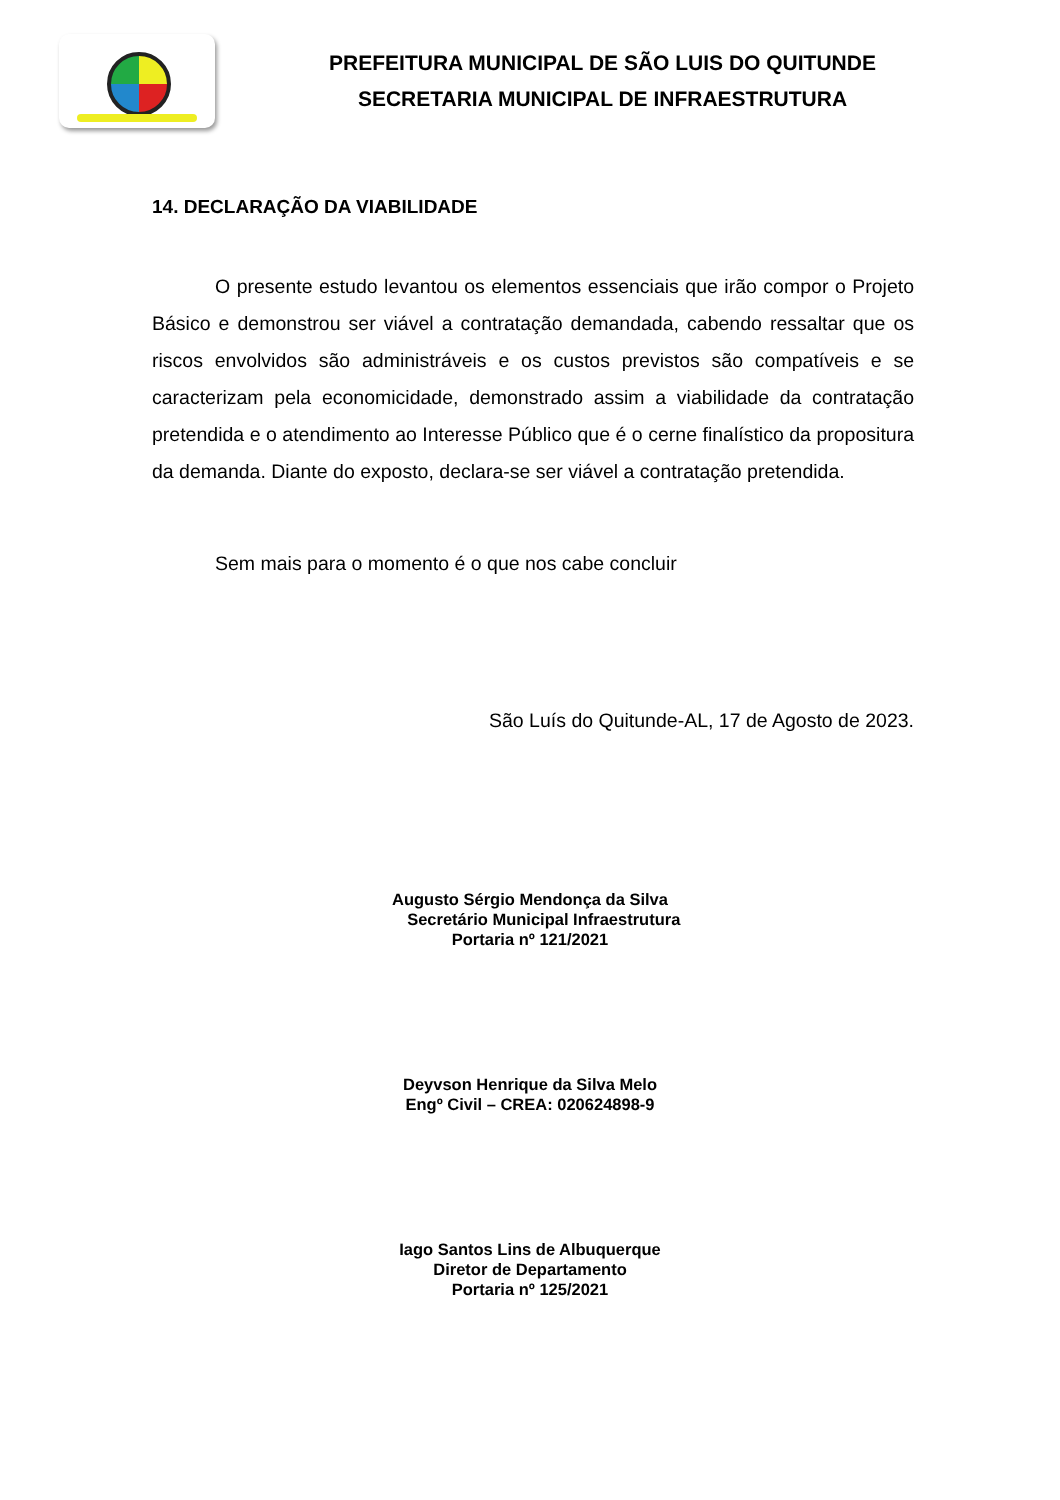PREFEITURA MUNICIPAL DE SÃO LUIS DO QUITUNDE
SECRETARIA MUNICIPAL DE INFRAESTRUTURA
14. DECLARAÇÃO DA VIABILIDADE
O presente estudo levantou os elementos essenciais que irão compor o Projeto Básico e demonstrou ser viável a contratação demandada, cabendo ressaltar que os riscos envolvidos são administráveis e os custos previstos são compatíveis e se caracterizam pela economicidade, demonstrado assim a viabilidade da contratação pretendida e o atendimento ao Interesse Público que é o cerne finalístico da propositura da demanda. Diante do exposto, declara-se ser viável a contratação pretendida.
Sem mais para o momento é o que nos cabe concluir
São Luís do Quitunde-AL, 17 de Agosto de 2023.
Augusto Sérgio Mendonça da Silva
Secretário Municipal Infraestrutura
Portaria nº 121/2021
Deyvson Henrique da Silva Melo
Engº Civil – CREA: 020624898-9
Iago Santos Lins de Albuquerque
Diretor de Departamento
Portaria nº 125/2021